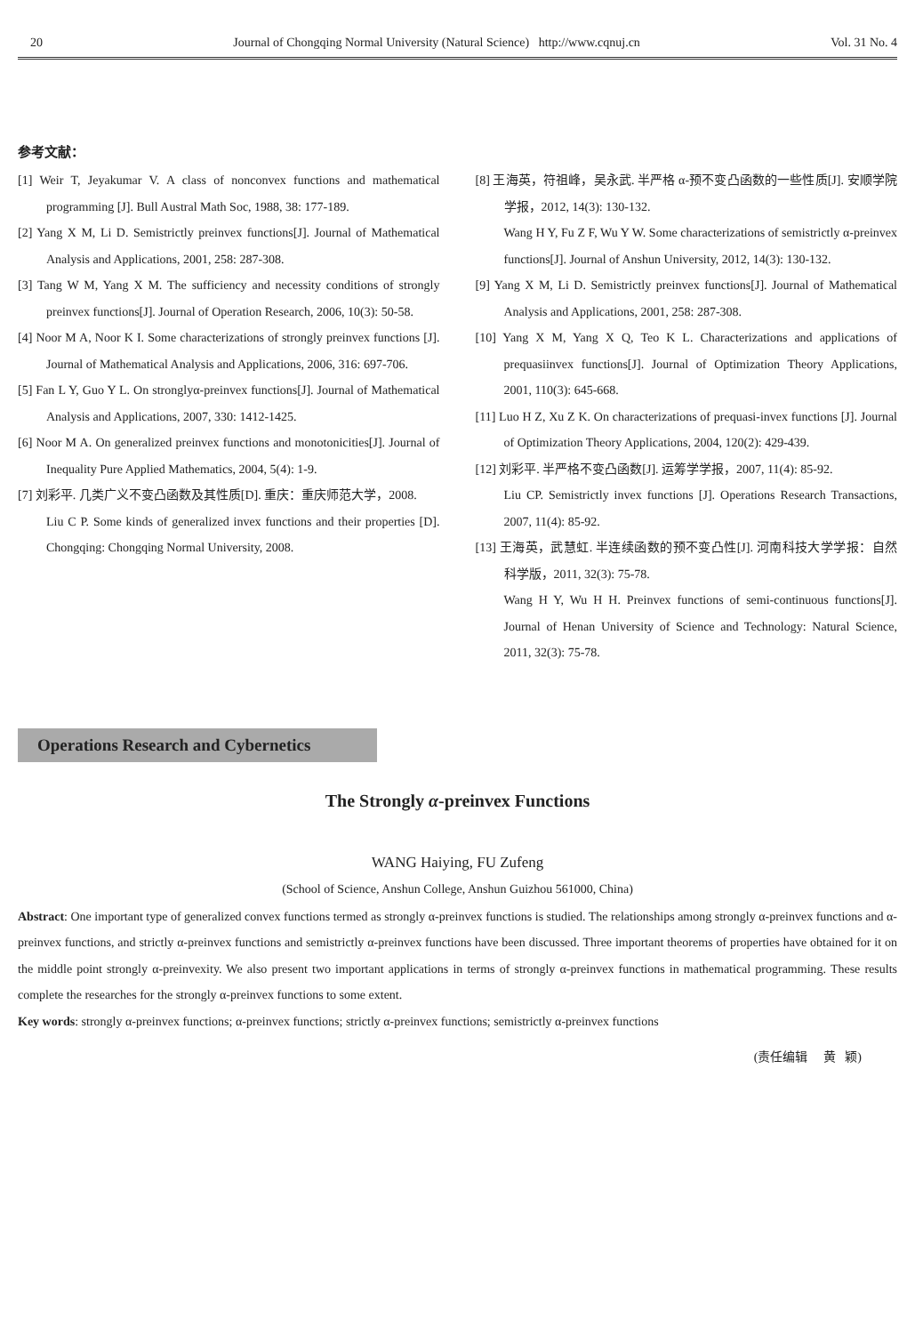20 Journal of Chongqing Normal University (Natural Science) http://www.cqnuj.cn Vol. 31 No. 4
参考文献：
[1] Weir T, Jeyakumar V. A class of nonconvex functions and mathematical programming [J]. Bull Austral Math Soc, 1988, 38: 177-189.
[2] Yang X M, Li D. Semistrictly preinvex functions[J]. Journal of Mathematical Analysis and Applications, 2001, 258: 287-308.
[3] Tang W M, Yang X M. The sufficiency and necessity conditions of strongly preinvex functions[J]. Journal of Operation Research, 2006, 10(3): 50-58.
[4] Noor M A, Noor K I. Some characterizations of strongly preinvex functions [J]. Journal of Mathematical Analysis and Applications, 2006, 316: 697-706.
[5] Fan L Y, Guo Y L. On stronglyα-preinvex functions[J]. Journal of Mathematical Analysis and Applications, 2007, 330: 1412-1425.
[6] Noor M A. On generalized preinvex functions and monotonicities[J]. Journal of Inequality Pure Applied Mathematics, 2004, 5(4): 1-9.
[7] 刘彩平. 几类广义不变凸函数及其性质[D]. 重庆：重庆师范大学，2008.
Liu C P. Some kinds of generalized invex functions and their properties [D]. Chongqing: Chongqing Normal University, 2008.
[8] 王海英，符祖峰，吴永武. 半严格 α-预不变凸函数的一些性质[J]. 安顺学院学报，2012, 14(3): 130-132.
Wang H Y, Fu Z F, Wu Y W. Some characterizations of semistrictly α-preinvex functions[J]. Journal of Anshun University, 2012, 14(3): 130-132.
[9] Yang X M, Li D. Semistrictly preinvex functions[J]. Journal of Mathematical Analysis and Applications, 2001, 258: 287-308.
[10] Yang X M, Yang X Q, Teo K L. Characterizations and applications of prequasiinvex functions[J]. Journal of Optimization Theory Applications, 2001, 110(3): 645-668.
[11] Luo H Z, Xu Z K. On characterizations of prequasi-invex functions [J]. Journal of Optimization Theory Applications, 2004, 120(2): 429-439.
[12] 刘彩平. 半严格不变凸函数[J]. 运筹学学报，2007, 11(4): 85-92.
Liu CP. Semistrictly invex functions [J]. Operations Research Transactions, 2007, 11(4): 85-92.
[13] 王海英，武慧虹. 半连续函数的预不变凸性[J]. 河南科技大学学报：自然科学版，2011, 32(3): 75-78.
Wang H Y, Wu H H. Preinvex functions of semi-continuous functions[J]. Journal of Henan University of Science and Technology: Natural Science, 2011, 32(3): 75-78.
Operations Research and Cybernetics
The Strongly α-preinvex Functions
WANG Haiying, FU Zufeng
(School of Science, Anshun College, Anshun Guizhou 561000, China)
Abstract: One important type of generalized convex functions termed as strongly α-preinvex functions is studied. The relationships among strongly α-preinvex functions and α-preinvex functions, and strictly α-preinvex functions and semistrictly α-preinvex functions have been discussed. Three important theorems of properties have obtained for it on the middle point strongly α-preinvexity. We also present two important applications in terms of strongly α-preinvex functions in mathematical programming. These results complete the researches for the strongly α-preinvex functions to some extent.
Key words: strongly α-preinvex functions; α-preinvex functions; strictly α-preinvex functions; semistrictly α-preinvex functions
(责任编辑 黄 颖)